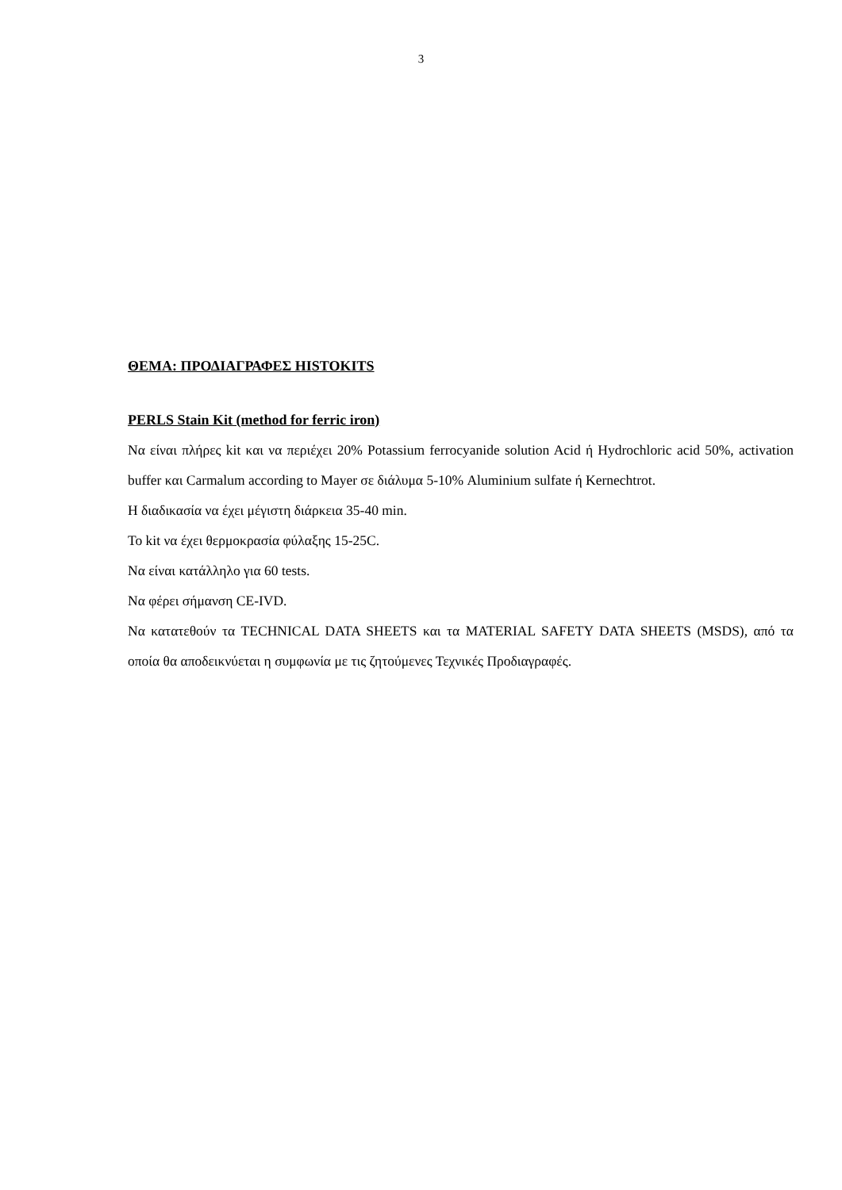3
ΘΕΜΑ: ΠΡΟΔΙΑΓΡΑΦΕΣ HISTOKITS
PERLS Stain Kit (method for ferric iron)
Να είναι πλήρες kit και να περιέχει 20% Potassium ferrocyanide solution Acid ή Hydrochloric acid 50%, activation buffer και Carmalum according to Mayer σε διάλυμα 5-10% Aluminium sulfate ή Kernechtrot.
Η διαδικασία να έχει μέγιστη διάρκεια 35-40 min.
Το kit να έχει θερμοκρασία φύλαξης 15-25C.
Να είναι κατάλληλο για 60 tests.
Να φέρει σήμανση CE-IVD.
Να κατατεθούν τα TECHNICAL DATA SHEETS και τα MATERIAL SAFETY DATA SHEETS (MSDS), από τα οποία θα αποδεικνύεται η συμφωνία με τις ζητούμενες Τεχνικές Προδιαγραφές.